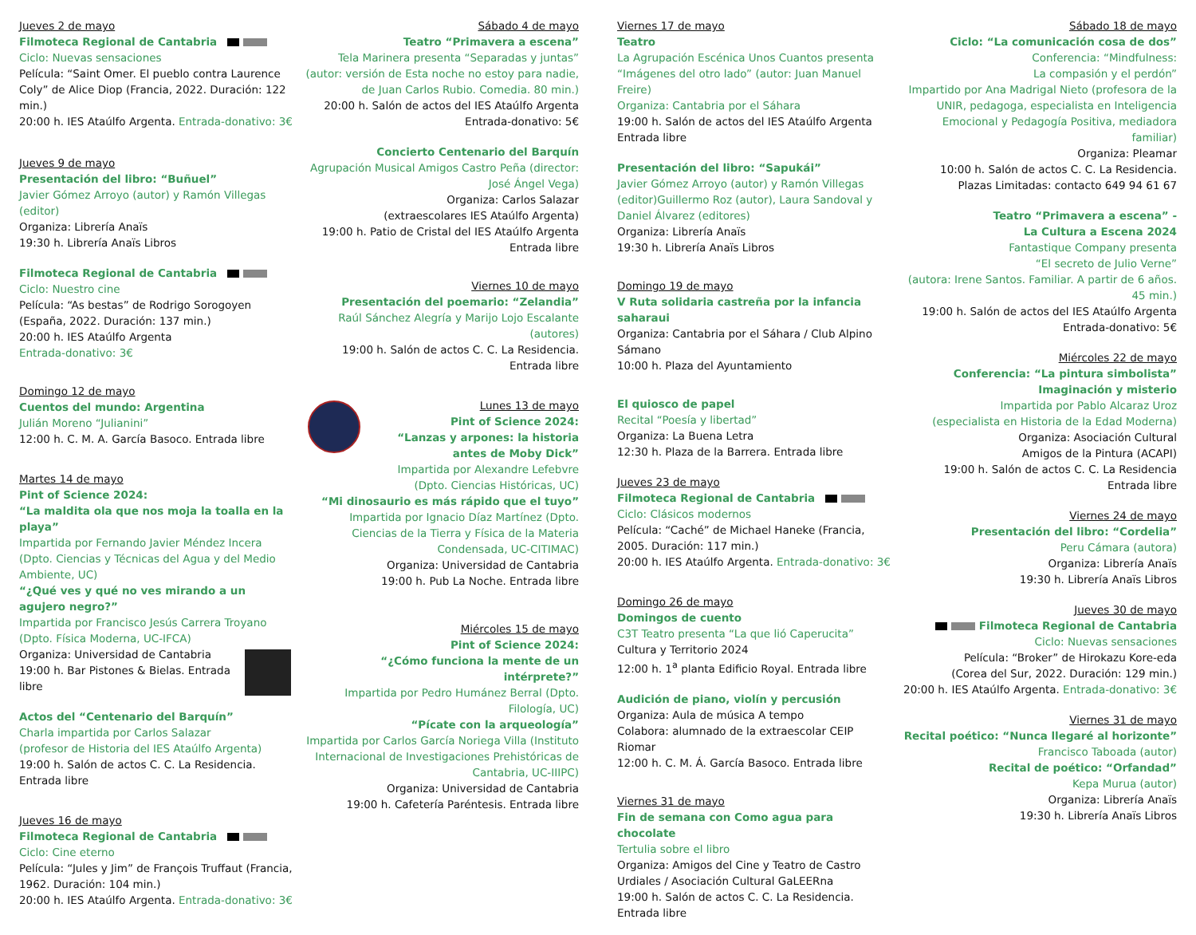Jueves 2 de mayo
Filmoteca Regional de Cantabria
Ciclo: Nuevas sensaciones
Película: “Saint Omer. El pueblo contra Laurence Coly” de Alice Diop (Francia, 2022. Duración: 122 min.)
20:00 h. IES Ataúlfo Argenta. Entrada-donativo: 3€
Jueves 9 de mayo
Presentación del libro: “Buñuel”
Javier Gómez Arroyo (autor) y Ramón Villegas (editor)
Organiza: Librería Anaïs
19:30 h. Librería Anaïs Libros
Filmoteca Regional de Cantabria
Ciclo: Nuestro cine
Película: “As bestas” de Rodrigo Sorogoyen (España, 2022. Duración: 137 min.)
20:00 h. IES Ataúlfo Argenta
Entrada-donativo: 3€
Domingo 12 de mayo
Cuentos del mundo: Argentina
Julián Moreno “Julianini”
12:00 h. C. M. A. García Basoco. Entrada libre
Martes 14 de mayo
Pint of Science 2024:
“La maldita ola que nos moja la toalla en la playa”
Impartida por Fernando Javier Méndez Incera (Dpto. Ciencias y Técnicas del Agua y del Medio Ambiente, UC)
“¿Qué ves y qué no ves mirando a un agujero negro?”
Impartida por Francisco Jesús Carrera Troyano (Dpto. Física Moderna, UC-IFCA)
Organiza: Universidad de Cantabria
19:00 h. Bar Pistones & Bielas. Entrada libre
Actos del “Centenario del Barquín”
Charla impartida por Carlos Salazar
(profesor de Historia del IES Ataúlfo Argenta)
19:00 h. Salón de actos C. C. La Residencia. Entrada libre
Jueves 16 de mayo
Filmoteca Regional de Cantabria
Ciclo: Cine eterno
Película: “Jules y Jim” de François Truffaut (Francia, 1962. Duración: 104 min.)
20:00 h. IES Ataúlfo Argenta. Entrada-donativo: 3€
Sábado 4 de mayo
Teatro “Primavera a escena”
Tela Marinera presenta “Separadas y juntas” (autor: versión de Esta noche no estoy para nadie, de Juan Carlos Rubio. Comedia. 80 min.)
20:00 h. Salón de actos del IES Ataúlfo Argenta
Entrada-donativo: 5€
Concierto Centenario del Barquín
Agrupación Musical Amigos Castro Peña (director: José Ángel Vega)
Organiza: Carlos Salazar
(extraescolares IES Ataúlfo Argenta)
19:00 h. Patio de Cristal del IES Ataúlfo Argenta
Entrada libre
Viernes 10 de mayo
Presentación del poemario: “Zelandia”
Raúl Sánchez Alegría y Marijo Lojo Escalante (autores)
19:00 h. Salón de actos C. C. La Residencia. Entrada libre
Lunes 13 de mayo
Pint of Science 2024:
“Lanzas y arpones: la historia antes de Moby Dick”
Impartida por Alexandre Lefebvre
(Dpto. Ciencias Históricas, UC)
“Mi dinosaurio es más rápido que el tuyo”
Impartida por Ignacio Díaz Martínez (Dpto. Ciencias de la Tierra y Física de la Materia Condensada, UC-CITIMAC)
Organiza: Universidad de Cantabria
19:00 h. Pub La Noche. Entrada libre
Miércoles 15 de mayo
Pint of Science 2024:
“¿Cómo funciona la mente de un intérprete?”
Impartida por Pedro Humánez Berral (Dpto. Filología, UC)
“Pícate con la arqueología”
Impartida por Carlos García Noriega Villa (Instituto Internacional de Investigaciones Prehistóricas de Cantabria, UC-IIIPC)
Organiza: Universidad de Cantabria
19:00 h. Cafetería Paréntesis. Entrada libre
Viernes 17 de mayo
Teatro
La Agrupación Escénica Unos Cuantos presenta “Imágenes del otro lado” (autor: Juan Manuel Freire)
Organiza: Cantabria por el Sáhara
19:00 h. Salón de actos del IES Ataúlfo Argenta
Entrada libre
Presentación del libro: “Sapukái”
Javier Gómez Arroyo (autor) y Ramón Villegas (editor)Guillermo Roz (autor), Laura Sandoval y Daniel Álvarez (editores)
Organiza: Librería Anaïs
19:30 h. Librería Anaïs Libros
Domingo 19 de mayo
V Ruta solidaria castreña por la infancia saharaui
Organiza: Cantabria por el Sáhara / Club Alpino Sámano
10:00 h. Plaza del Ayuntamiento
El quiosco de papel
Recital “Poesía y libertad”
Organiza: La Buena Letra
12:30 h. Plaza de la Barrera. Entrada libre
Jueves 23 de mayo
Filmoteca Regional de Cantabria
Ciclo: Clásicos modernos
Película: “Caché” de Michael Haneke (Francia, 2005. Duración: 117 min.)
20:00 h. IES Ataúlfo Argenta. Entrada-donativo: 3€
Domingo 26 de mayo
Domingos de cuento
C3T Teatro presenta “La que lió Caperucita”
Cultura y Territorio 2024
12:00 h. 1<sup>a</sup> planta Edificio Royal. Entrada libre
Audición de piano, violín y percusión
Organiza: Aula de música A tempo
Colabora: alumnado de la extraescolar CEIP Riomar
12:00 h. C. M. Á. García Basoco. Entrada libre
Viernes 31 de mayo
Fin de semana con Como agua para chocolate
Tertulia sobre el libro
Organiza: Amigos del Cine y Teatro de Castro Urdiales / Asociación Cultural GaLEERna
19:00 h. Salón de actos C. C. La Residencia. Entrada libre
Sábado 18 de mayo
Ciclo: “La comunicación cosa de dos”
Conferencia: “Mindfulness:
La compasión y el perdón”
Impartido por Ana Madrigal Nieto (profesora de la UNIR, pedagoga, especialista en Inteligencia Emocional y Pedagogía Positiva, mediadora familiar)
Organiza: Pleamar
10:00 h. Salón de actos C. C. La Residencia.
Plazas Limitadas: contacto 649 94 61 67
Teatro “Primavera a escena” -
La Cultura a Escena 2024
Fantastique Company presenta
“El secreto de Julio Verne”
(autora: Irene Santos. Familiar. A partir de 6 años. 45 min.)
19:00 h. Salón de actos del IES Ataúlfo Argenta
Entrada-donativo: 5€
Miércoles 22 de mayo
Conferencia: “La pintura simbolista”
Imaginación y misterio
Impartida por Pablo Alcaraz Uroz
(especialista en Historia de la Edad Moderna)
Organiza: Asociación Cultural
Amigos de la Pintura (ACAPI)
19:00 h. Salón de actos C. C. La Residencia
Entrada libre
Viernes 24 de mayo
Presentación del libro: “Cordelia”
Peru Cámara (autora)
Organiza: Librería Anaïs
19:30 h. Librería Anaïs Libros
Jueves 30 de mayo
Filmoteca Regional de Cantabria
Ciclo: Nuevas sensaciones
Película: “Broker” de Hirokazu Kore-eda
(Corea del Sur, 2022. Duración: 129 min.)
20:00 h. IES Ataúlfo Argenta. Entrada-donativo: 3€
Viernes 31 de mayo
Recital poético: “Nunca llegaré al horizonte”
Francisco Taboada (autor)
Recital de poético: “Orfandad”
Kepa Murua (autor)
Organiza: Librería Anaïs
19:30 h. Librería Anaïs Libros